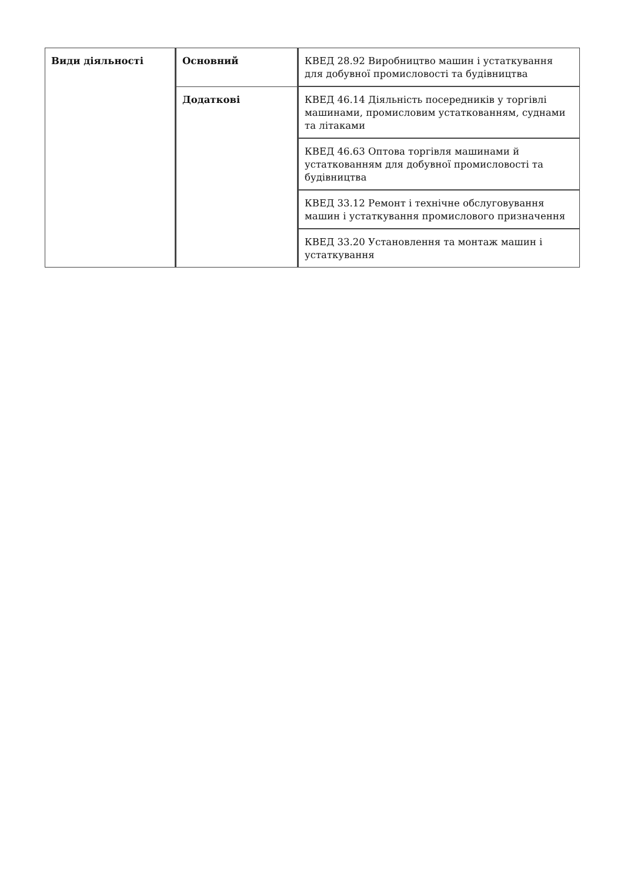| Види діяльності | Основний | КВЕД 28.92 Виробництво машин і устаткування для добувної промисловості та будівництва |
| | Додаткові | КВЕД 46.14 Діяльність посередників у торгівлі машинами, промисловим устаткованням, суднами та літаками |
| | | КВЕД 46.63 Оптова торгівля машинами й устаткованням для добувної промисловості та будівництва |
| | | КВЕД 33.12 Ремонт і технічне обслуговування машин і устаткування промислового призначення |
| | | КВЕД 33.20 Установлення та монтаж машин і устаткування |